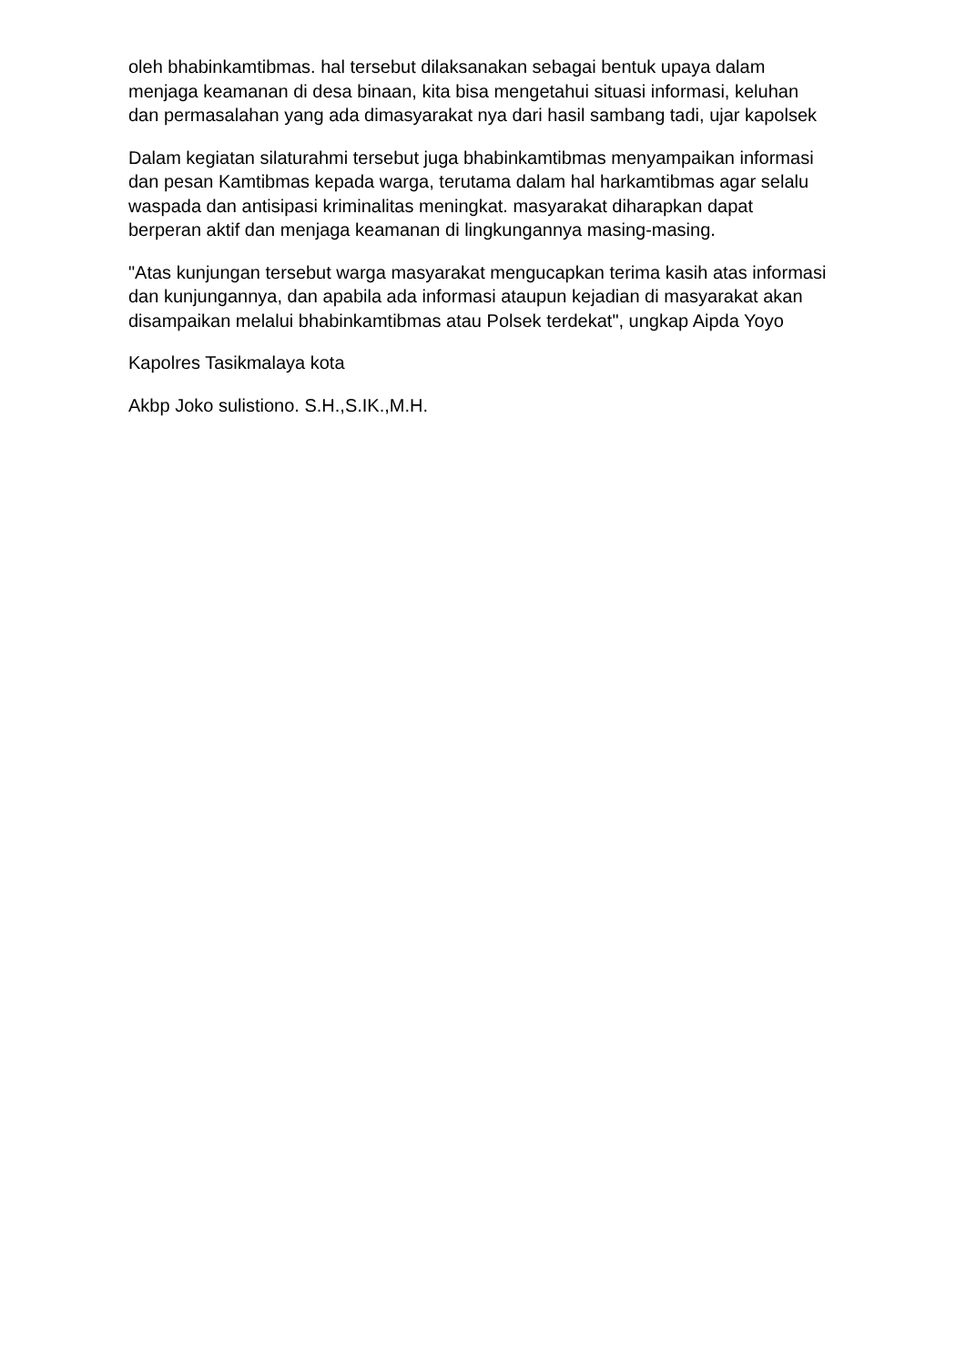oleh bhabinkamtibmas. hal tersebut dilaksanakan sebagai bentuk upaya dalam menjaga keamanan di desa binaan, kita bisa mengetahui situasi informasi, keluhan dan permasalahan yang ada dimasyarakat nya dari hasil sambang tadi, ujar kapolsek
Dalam kegiatan silaturahmi tersebut juga bhabinkamtibmas menyampaikan informasi dan pesan Kamtibmas kepada warga, terutama dalam hal harkamtibmas agar selalu waspada dan antisipasi kriminalitas meningkat. masyarakat diharapkan dapat berperan aktif dan menjaga keamanan di lingkungannya masing-masing.
"Atas kunjungan tersebut warga masyarakat mengucapkan terima kasih atas informasi dan kunjungannya, dan apabila ada informasi ataupun kejadian di masyarakat akan disampaikan melalui bhabinkamtibmas atau Polsek terdekat", ungkap Aipda Yoyo
Kapolres Tasikmalaya kota
Akbp Joko sulistiono. S.H.,S.IK.,M.H.